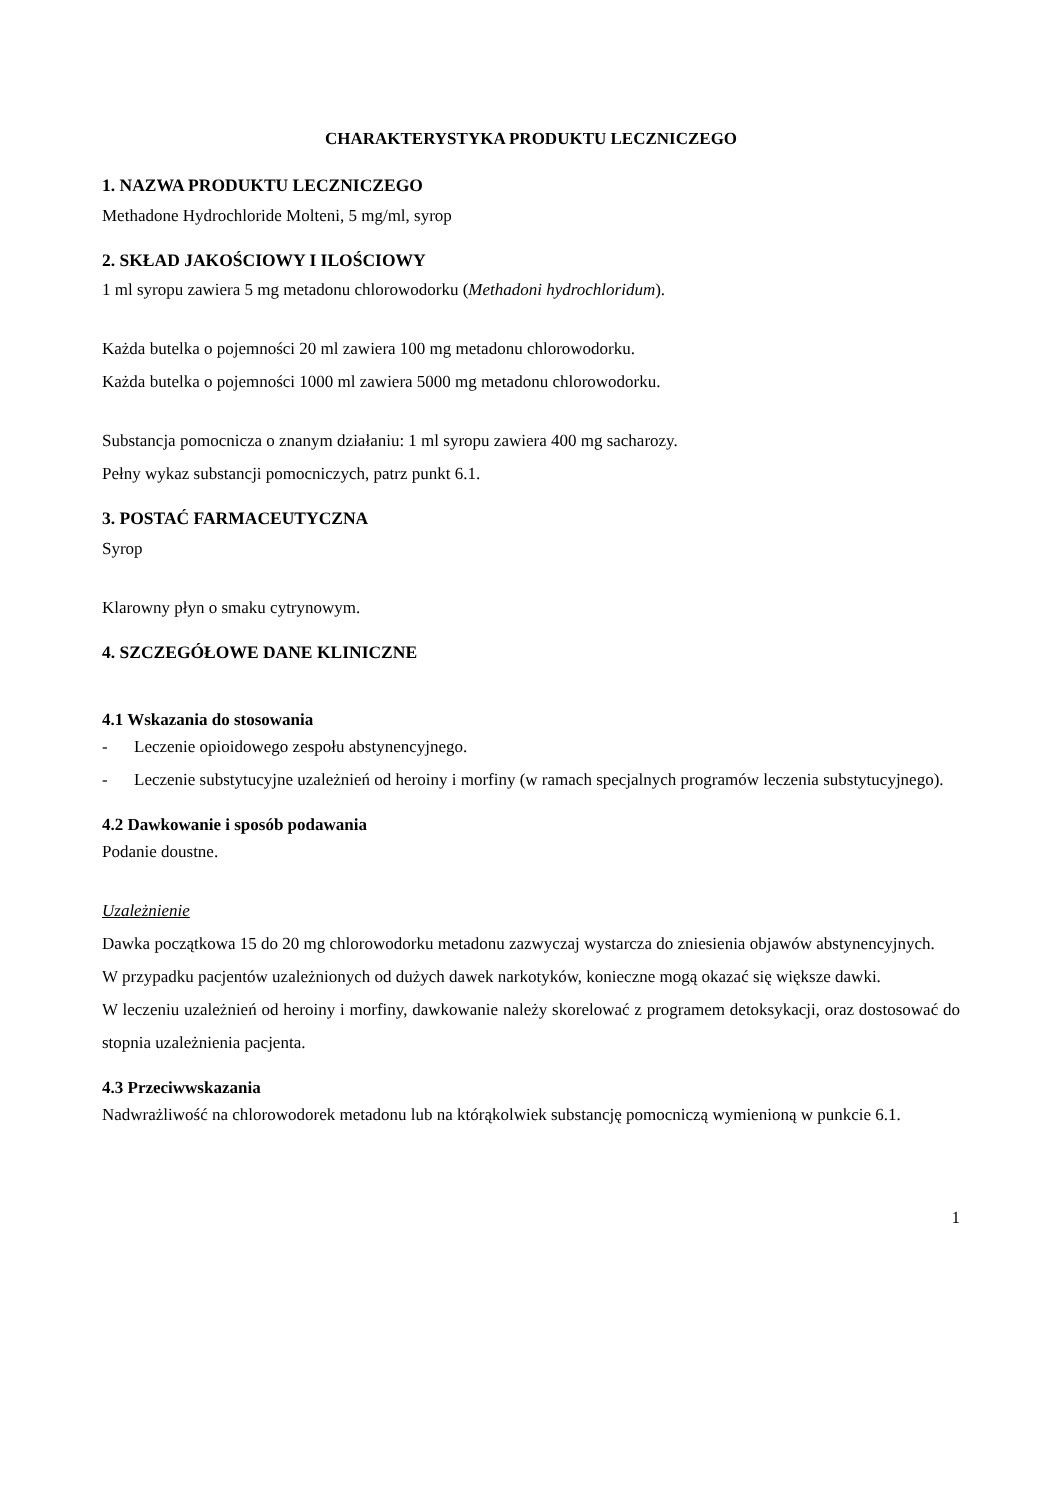CHARAKTERYSTYKA PRODUKTU LECZNICZEGO
1. NAZWA PRODUKTU LECZNICZEGO
Methadone Hydrochloride Molteni, 5 mg/ml, syrop
2. SKŁAD JAKOŚCIOWY I ILOŚCIOWY
1 ml syropu zawiera 5 mg metadonu chlorowodorku (Methadoni hydrochloridum).
Każda butelka o pojemności 20 ml zawiera 100 mg metadonu chlorowodorku.
Każda butelka o pojemności 1000 ml zawiera 5000 mg metadonu chlorowodorku.
Substancja pomocnicza o znanym działaniu: 1 ml syropu zawiera 400 mg sacharozy.
Pełny wykaz substancji pomocniczych, patrz punkt 6.1.
3. POSTAĆ FARMACEUTYCZNA
Syrop
Klarowny płyn o smaku cytrynowym.
4. SZCZEGÓŁOWE DANE KLINICZNE
4.1 Wskazania do stosowania
- Leczenie opioidowego zespołu abstynencyjnego.
- Leczenie substytucyjne uzależnień od heroiny i morfiny (w ramach specjalnych programów leczenia substytucyjnego).
4.2 Dawkowanie i sposób podawania
Podanie doustne.
Uzależnienie
Dawka początkowa 15 do 20 mg chlorowodorku metadonu zazwyczaj wystarcza do zniesienia objawów abstynencyjnych.
W przypadku pacjentów uzależnionych od dużych dawek narkotyków, konieczne mogą okazać się większe dawki.
W leczeniu uzależnień od heroiny i morfiny, dawkowanie należy skorelować z programem detoksykacji, oraz dostosować do stopnia uzależnienia pacjenta.
4.3 Przeciwwskazania
Nadwrażliwość na chlorowodorek metadonu lub na którąkolwiek substancję pomocniczą wymienioną w punkcie 6.1.
1